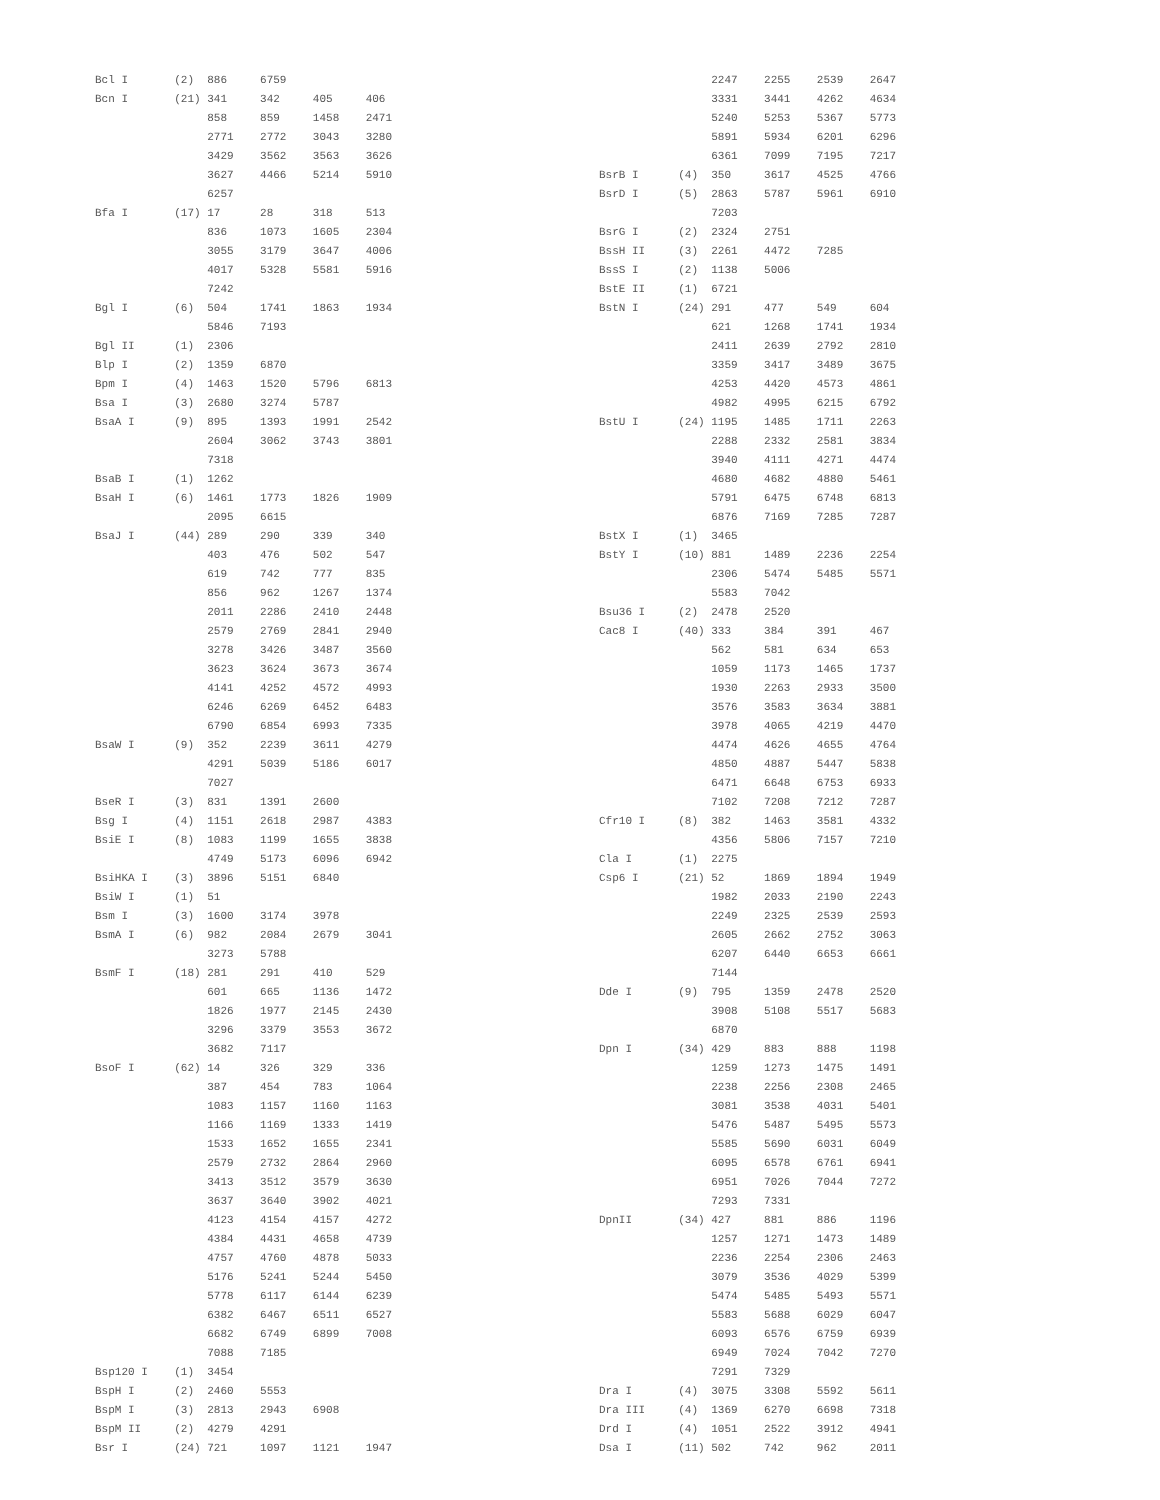Bcl I       (2)  886     6759
Bcn I       (21) 341     342     405     406
                 858     859     1458    2471
                 2771    2772    3043    3280
                 3429    3562    3563    3626
                 3627    4466    5214    5910
                 6257
Bfa I       (17) 17      28      318     513
                 836     1073    1605    2304
                 3055    3179    3647    4006
                 4017    5328    5581    5916
                 7242
Bgl I       (6)  504     1741    1863    1934
                 5846    7193
Bgl II      (1)  2306
Blp I       (2)  1359    6870
Bpm I       (4)  1463    1520    5796    6813
Bsa I       (3)  2680    3274    5787
BsaA I      (9)  895     1393    1991    2542
                 2604    3062    3743    3801
                 7318
BsaB I      (1)  1262
BsaH I      (6)  1461    1773    1826    1909
                 2095    6615
BsaJ I      (44) 289     290     339     340
                 403     476     502     547
                 619     742     777     835
                 856     962     1267    1374
                 2011    2286    2410    2448
                 2579    2769    2841    2940
                 3278    3426    3487    3560
                 3623    3624    3673    3674
                 4141    4252    4572    4993
                 6246    6269    6452    6483
                 6790    6854    6993    7335
BsaW I      (9)  352     2239    3611    4279
                 4291    5039    5186    6017
                 7027
BseR I      (3)  831     1391    2600
Bsg I       (4)  1151    2618    2987    4383
BsiE I      (8)  1083    1199    1655    3838
                 4749    5173    6096    6942
BsiHKA I    (3)  3896    5151    6840
BsiW I      (1)  51
Bsm I       (3)  1600    3174    3978
BsmA I      (6)  982     2084    2679    3041
                 3273    5788
BsmF I      (18) 281     291     410     529
                 601     665     1136    1472
                 1826    1977    2145    2430
                 3296    3379    3553    3672
                 3682    7117
BsoF I      (62) 14      326     329     336
                 387     454     783     1064
                 1083    1157    1160    1163
                 1166    1169    1333    1419
                 1533    1652    1655    2341
                 2579    2732    2864    2960
                 3413    3512    3579    3630
                 3637    3640    3902    4021
                 4123    4154    4157    4272
                 4384    4431    4658    4739
                 4757    4760    4878    5033
                 5176    5241    5244    5450
                 5778    6117    6144    6239
                 6382    6467    6511    6527
                 6682    6749    6899    7008
                 7088    7185
Bsp120 I    (1)  3454
BspH I      (2)  2460    5553
BspM I      (3)  2813    2943    6908
BspM II     (2)  4279    4291
Bsr I       (24) 721     1097    1121    1947
                 2247    2255    2539    2647
                 3331    3441    4262    4634
                 5240    5253    5367    5773
                 5891    5934    6201    6296
                 6361    7099    7195    7217
BsrB I      (4)  350     3617    4525    4766
BsrD I      (5)  2863    5787    5961    6910
                 7203
BsrG I      (2)  2324    2751
BssH II     (3)  2261    4472    7285
BssS I      (2)  1138    5006
BstE II     (1)  6721
BstN I      (24) 291     477     549     604
                 621     1268    1741    1934
                 2411    2639    2792    2810
                 3359    3417    3489    3675
                 4253    4420    4573    4861
                 4982    4995    6215    6792
BstU I      (24) 1195    1485    1711    2263
                 2288    2332    2581    3834
                 3940    4111    4271    4474
                 4680    4682    4880    5461
                 5791    6475    6748    6813
                 6876    7169    7285    7287
BstX I      (1)  3465
BstY I      (10) 881     1489    2236    2254
                 2306    5474    5485    5571
                 5583    7042
Bsu36 I     (2)  2478    2520
Cac8 I      (40) 333     384     391     467
                 562     581     634     653
                 1059    1173    1465    1737
                 1930    2263    2933    3500
                 3576    3583    3634    3881
                 3978    4065    4219    4470
                 4474    4626    4655    4764
                 4850    4887    5447    5838
                 6471    6648    6753    6933
                 7102    7208    7212    7287
Cfr10 I     (8)  382     1463    3581    4332
                 4356    5806    7157    7210
Cla I       (1)  2275
Csp6 I      (21) 52      1869    1894    1949
                 1982    2033    2190    2243
                 2249    2325    2539    2593
                 2605    2662    2752    3063
                 6207    6440    6653    6661
                 7144
Dde I       (9)  795     1359    2478    2520
                 3908    5108    5517    5683
                 6870
Dpn I       (34) 429     883     888     1198
                 1259    1273    1475    1491
                 2238    2256    2308    2465
                 3081    3538    4031    5401
                 5476    5487    5495    5573
                 5585    5690    6031    6049
                 6095    6578    6761    6941
                 6951    7026    7044    7272
                 7293    7331
DpnII       (34) 427     881     886     1196
                 1257    1271    1473    1489
                 2236    2254    2306    2463
                 3079    3536    4029    5399
                 5474    5485    5493    5571
                 5583    5688    6029    6047
                 6093    6576    6759    6939
                 6949    7024    7042    7270
                 7291    7329
Dra I       (4)  3075    3308    5592    5611
Dra III     (4)  1369    6270    6698    7318
Drd I       (4)  1051    2522    3912    4941
Dsa I       (11) 502     742     962     2011